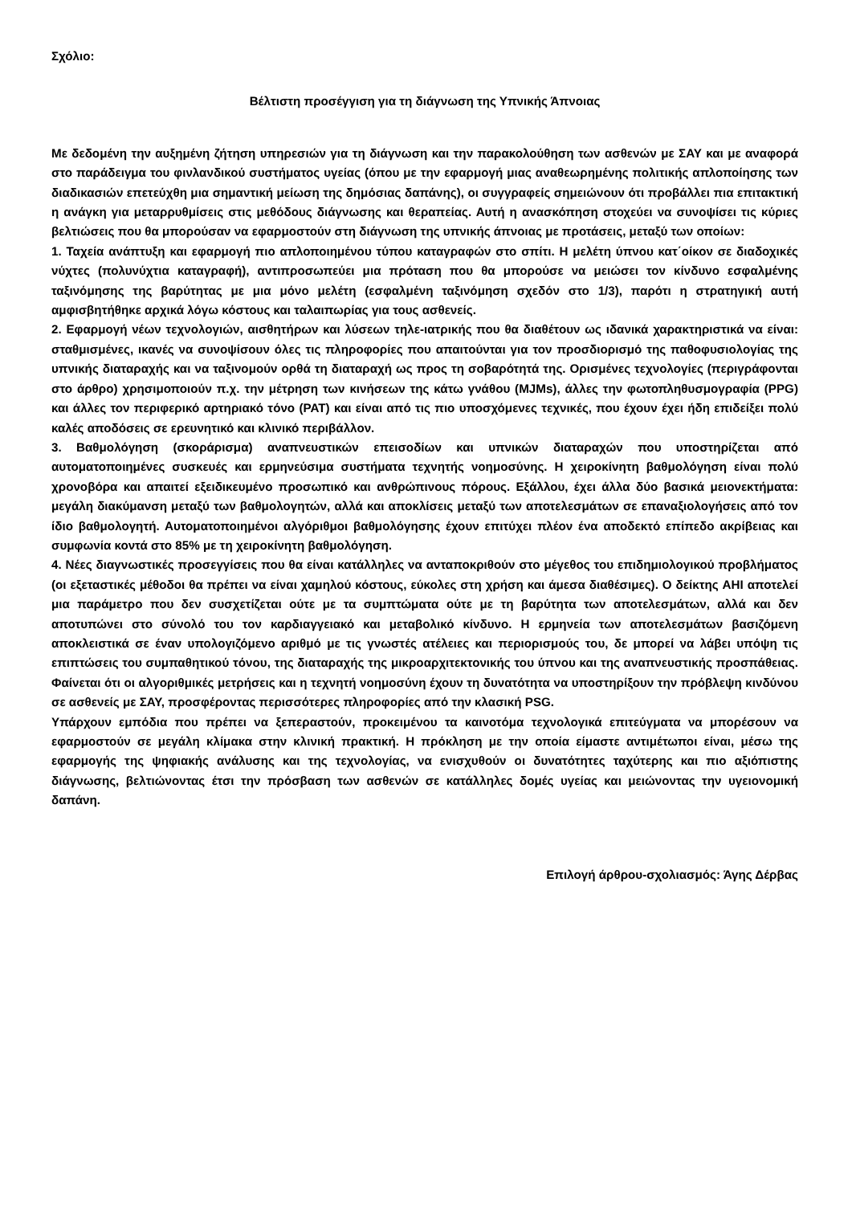Σχόλιο:
Βέλτιστη προσέγγιση για τη διάγνωση της Υπνικής Άπνοιας
Με δεδομένη την αυξημένη ζήτηση υπηρεσιών για τη διάγνωση και την παρακολούθηση των ασθενών με ΣΑΥ και με αναφορά στο παράδειγμα του φινλανδικού συστήματος υγείας (όπου με την εφαρμογή μιας αναθεωρημένης πολιτικής απλοποίησης των διαδικασιών επετεύχθη μια σημαντική μείωση της δημόσιας δαπάνης), οι συγγραφείς σημειώνουν ότι προβάλλει πια επιτακτική η ανάγκη για μεταρρυθμίσεις στις μεθόδους διάγνωσης και θεραπείας. Αυτή η ανασκόπηση στοχεύει να συνοψίσει τις κύριες βελτιώσεις που θα μπορούσαν να εφαρμοστούν στη διάγνωση της υπνικής άπνοιας με προτάσεις, μεταξύ των οποίων:
1. Ταχεία ανάπτυξη και εφαρμογή πιο απλοποιημένου τύπου καταγραφών στο σπίτι. Η μελέτη ύπνου κατ΄οίκον σε διαδοχικές νύχτες (πολυνύχτια καταγραφή), αντιπροσωπεύει μια πρόταση που θα μπορούσε να μειώσει τον κίνδυνο εσφαλμένης ταξινόμησης της βαρύτητας με μια μόνο μελέτη (εσφαλμένη ταξινόμηση σχεδόν στο 1/3), παρότι η στρατηγική αυτή αμφισβητήθηκε αρχικά λόγω κόστους και ταλαιπωρίας για τους ασθενείς.
2. Εφαρμογή νέων τεχνολογιών, αισθητήρων και λύσεων τηλε-ιατρικής που θα διαθέτουν ως ιδανικά χαρακτηριστικά να είναι: σταθμισμένες, ικανές να συνοψίσουν όλες τις πληροφορίες που απαιτούνται για τον προσδιορισμό της παθοφυσιολογίας της υπνικής διαταραχής και να ταξινομούν ορθά τη διαταραχή ως προς τη σοβαρότητά της. Ορισμένες τεχνολογίες (περιγράφονται στο άρθρο) χρησιμοποιούν π.χ. την μέτρηση των κινήσεων της κάτω γνάθου (MJMs), άλλες την φωτοπληθυσμογραφία (PPG) και άλλες τον περιφερικό αρτηριακό τόνο (PAT) και είναι από τις πιο υποσχόμενες τεχνικές, που έχουν έχει ήδη επιδείξει πολύ καλές αποδόσεις σε ερευνητικό και κλινικό περιβάλλον.
3. Βαθμολόγηση (σκοράρισμα) αναπνευστικών επεισοδίων και υπνικών διαταραχών που υποστηρίζεται από αυτοματοποιημένες συσκευές και ερμηνεύσιμα συστήματα τεχνητής νοημοσύνης. Η χειροκίνητη βαθμολόγηση είναι πολύ χρονοβόρα και απαιτεί εξειδικευμένο προσωπικό και ανθρώπινους πόρους. Εξάλλου, έχει άλλα δύο βασικά μειονεκτήματα: μεγάλη διακύμανση μεταξύ των βαθμολογητών, αλλά και αποκλίσεις μεταξύ των αποτελεσμάτων σε επαναξιολογήσεις από τον ίδιο βαθμολογητή. Αυτοματοποιημένοι αλγόριθμοι βαθμολόγησης έχουν επιτύχει πλέον ένα αποδεκτό επίπεδο ακρίβειας και συμφωνία κοντά στο 85% με τη χειροκίνητη βαθμολόγηση.
4. Νέες διαγνωστικές προσεγγίσεις που θα είναι κατάλληλες να ανταποκριθούν στο μέγεθος του επιδημιολογικού προβλήματος (οι εξεταστικές μέθοδοι θα πρέπει να είναι χαμηλού κόστους, εύκολες στη χρήση και άμεσα διαθέσιμες). Ο δείκτης AHI αποτελεί μια παράμετρο που δεν συσχετίζεται ούτε με τα συμπτώματα ούτε με τη βαρύτητα των αποτελεσμάτων, αλλά και δεν αποτυπώνει στο σύνολό του τον καρδιαγγειακό και μεταβολικό κίνδυνο. Η ερμηνεία των αποτελεσμάτων βασιζόμενη αποκλειστικά σε έναν υπολογιζόμενο αριθμό με τις γνωστές ατέλειες και περιορισμούς του, δε μπορεί να λάβει υπόψη τις επιπτώσεις του συμπαθητικού τόνου, της διαταραχής της μικροαρχιτεκτονικής του ύπνου και της αναπνευστικής προσπάθειας. Φαίνεται ότι οι αλγοριθμικές μετρήσεις και η τεχνητή νοημοσύνη έχουν τη δυνατότητα να υποστηρίξουν την πρόβλεψη κινδύνου σε ασθενείς με ΣΑΥ, προσφέροντας περισσότερες πληροφορίες από την κλασική PSG.
Υπάρχουν εμπόδια που πρέπει να ξεπεραστούν, προκειμένου τα καινοτόμα τεχνολογικά επιτεύγματα να μπορέσουν να εφαρμοστούν σε μεγάλη κλίμακα στην κλινική πρακτική. Η πρόκληση με την οποία είμαστε αντιμέτωποι είναι, μέσω της εφαρμογής της ψηφιακής ανάλυσης και της τεχνολογίας, να ενισχυθούν οι δυνατότητες ταχύτερης και πιο αξιόπιστης διάγνωσης, βελτιώνοντας έτσι την πρόσβαση των ασθενών σε κατάλληλες δομές υγείας και μειώνοντας την υγειονομική δαπάνη.
Επιλογή άρθρου-σχολιασμός: Άγης Δέρβας